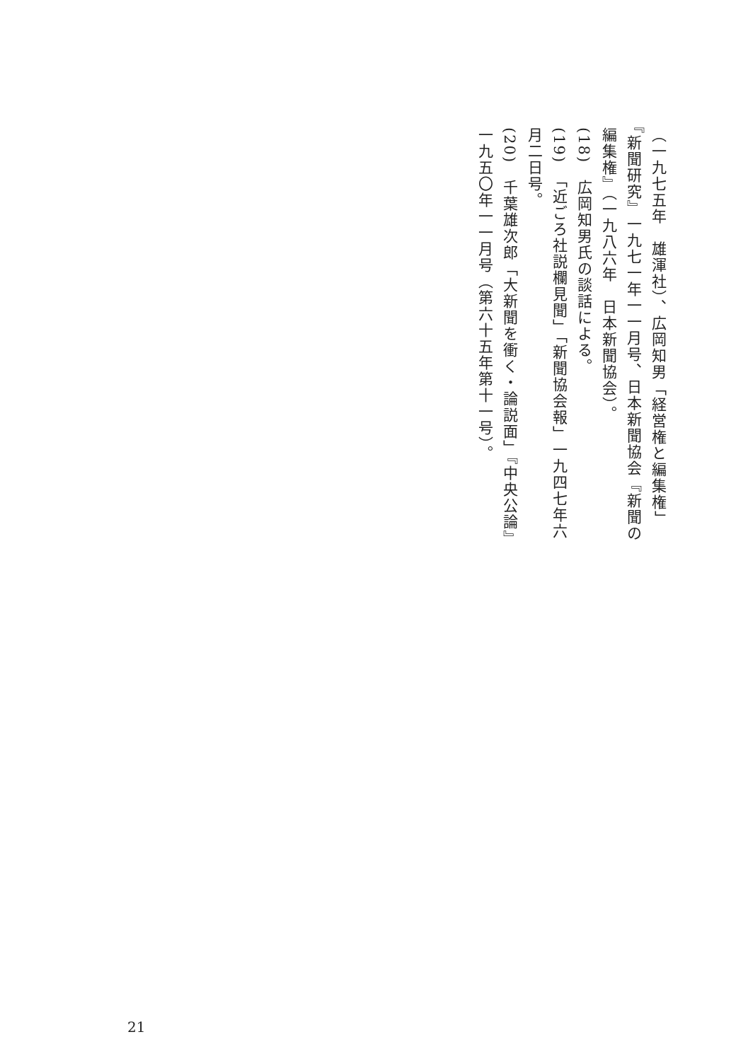（一九七五年　雄渾社）、広岡知男「経営権と編集権」『新聞研究』一九七一年一一月号、日本新聞協会『新聞の編集権』（一九八六年　日本新聞協会）。
(18)　広岡知男氏の談話による。
(19)　「近ごろ社説欄見聞」「新聞協会報」一九四七年六月二日号。
(20)　千葉雄次郎「大新聞を衝く・論説面」『中央公論』一九五〇年一一月号（第六十五年第十一号）。
21